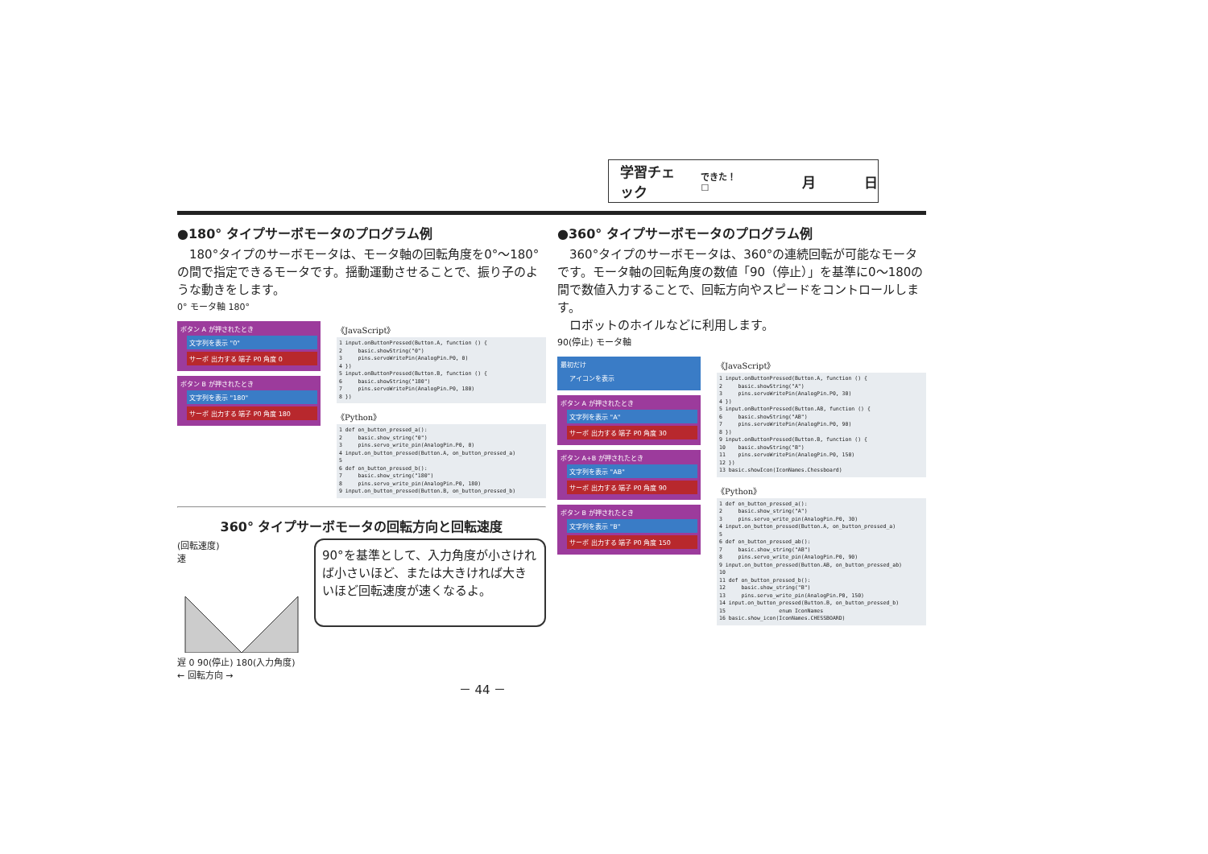学習チェック できた！ ☐ 月 日
●180° タイプサーボモータのプログラム例
　180°タイプのサーボモータは、モータ軸の回転角度を0°～180°の間で指定できるモータです。揺動運動させることで、振り子のような動きをします。
0° モータ軸 180°
ボタン A が押されたとき
文字列を表示 "0"
サーボ 出力する 端子 P0 角度 0
ボタン B が押されたとき
文字列を表示 "180"
サーボ 出力する 端子 P0 角度 180
《JavaScript》
1 input.onButtonPressed(Button.A, function () {
2     basic.showString("0")
3     pins.servoWritePin(AnalogPin.P0, 0)
4 })
5 input.onButtonPressed(Button.B, function () {
6     basic.showString("180")
7     pins.servoWritePin(AnalogPin.P0, 180)
8 })
《Python》
1 def on_button_pressed_a():
2     basic.show_string("0")
3     pins.servo_write_pin(AnalogPin.P0, 0)
4 input.on_button_pressed(Button.A, on_button_pressed_a)
5
6 def on_button_pressed_b():
7     basic.show_string("180")
8     pins.servo_write_pin(AnalogPin.P0, 180)
9 input.on_button_pressed(Button.B, on_button_pressed_b)
360° タイプサーボモータの回転方向と回転速度
(回転速度)
速
遅 0 90(停止) 180(入力角度)
← 回転方向 →
90°を基準として、入力角度が小さければ小さいほど、または大きければ大きいほど回転速度が速くなるよ。
－ 44 －
●360° タイプサーボモータのプログラム例
　360°タイプのサーボモータは、360°の連続回転が可能なモータです。モータ軸の回転角度の数値「90（停止）」を基準に0～180の間で数値入力することで、回転方向やスピードをコントロールします。
　ロボットのホイルなどに利用します。
90(停止) モータ軸
最初だけ
アイコンを表示
ボタン A が押されたとき
文字列を表示 "A"
サーボ 出力する 端子 P0 角度 30
ボタン A+B が押されたとき
文字列を表示 "AB"
サーボ 出力する 端子 P0 角度 90
ボタン B が押されたとき
文字列を表示 "B"
サーボ 出力する 端子 P0 角度 150
《JavaScript》
1 input.onButtonPressed(Button.A, function () {
2     basic.showString("A")
3     pins.servoWritePin(AnalogPin.P0, 30)
4 })
5 input.onButtonPressed(Button.AB, function () {
6     basic.showString("AB")
7     pins.servoWritePin(AnalogPin.P0, 90)
8 })
9 input.onButtonPressed(Button.B, function () {
10    basic.showString("B")
11    pins.servoWritePin(AnalogPin.P0, 150)
12 })
13 basic.showIcon(IconNames.Chessboard)
《Python》
1 def on_button_pressed_a():
2     basic.show_string("A")
3     pins.servo_write_pin(AnalogPin.P0, 30)
4 input.on_button_pressed(Button.A, on_button_pressed_a)
5
6 def on_button_pressed_ab():
7     basic.show_string("AB")
8     pins.servo_write_pin(AnalogPin.P0, 90)
9 input.on_button_pressed(Button.AB, on_button_pressed_ab)
10
11 def on_button_pressed_b():
12     basic.show_string("B")
13     pins.servo_write_pin(AnalogPin.P0, 150)
14 input.on_button_pressed(Button.B, on_button_pressed_b)
15                 enum IconNames
16 basic.show_icon(IconNames.CHESSBOARD)